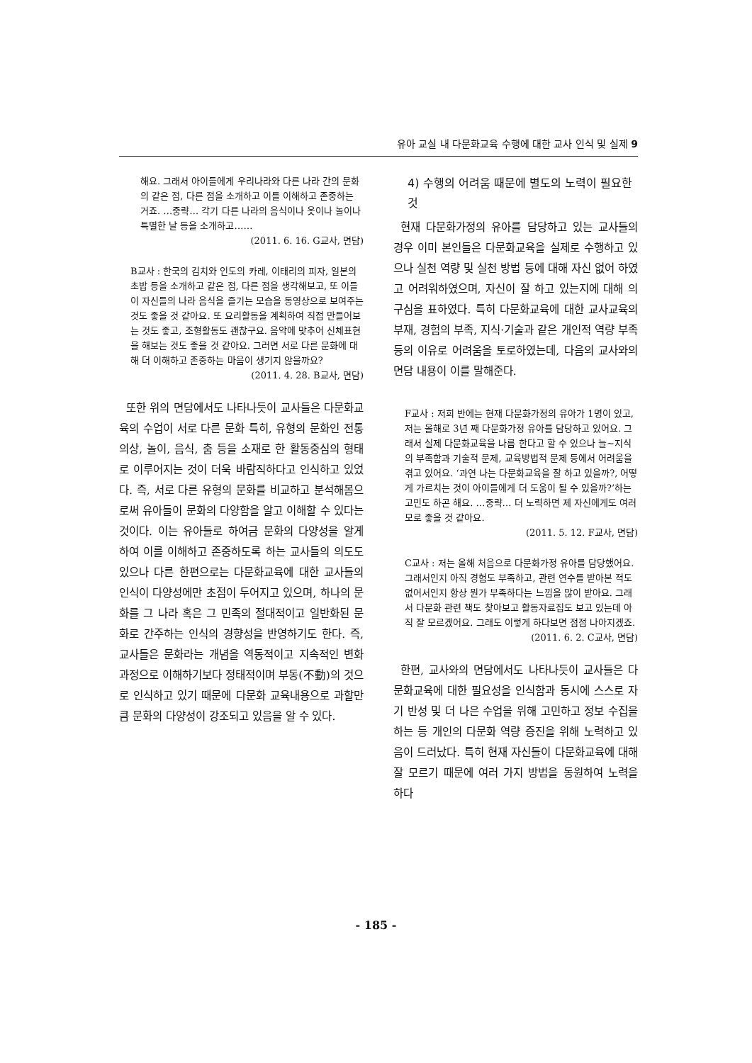유아 교실 내 다문화교육 수행에 대한 교사 인식 및 실제 9
해요. 그래서 아이들에게 우리나라와 다른 나라 간의 문화의 같은 점, 다른 점을 소개하고 이를 이해하고 존중하는 거죠. …중략… 각기 다른 나라의 음식이나 옷이나 놀이나 특별한 날 등을 소개하고……
(2011. 6. 16. G교사, 면담)
B교사 : 한국의 김치와 인도의 카레, 이태리의 피자, 일본의 초밥 등을 소개하고 같은 점, 다른 점을 생각해보고, 또 이들이 자신들의 나라 음식을 즐기는 모습을 동영상으로 보여주는 것도 좋을 것 같아요. 또 요리활동을 계획하여 직접 만들어보는 것도 좋고, 조형활동도 괜찮구요. 음악에 맞추어 신체표현을 해보는 것도 좋을 것 같아요. 그러면 서로 다른 문화에 대해 더 이해하고 존중하는 마음이 생기지 않을까요?
(2011. 4. 28. B교사, 면담)
또한 위의 면담에서도 나타나듯이 교사들은 다문화교육의 수업이 서로 다른 문화 특히, 유형의 문화인 전통의상, 놀이, 음식, 춤 등을 소재로 한 활동중심의 형태로 이루어지는 것이 더욱 바람직하다고 인식하고 있었다. 즉, 서로 다른 유형의 문화를 비교하고 분석해봄으로써 유아들이 문화의 다양함을 알고 이해할 수 있다는 것이다. 이는 유아들로 하여금 문화의 다양성을 알게 하여 이를 이해하고 존중하도록 하는 교사들의 의도도 있으나 다른 한편으로는 다문화교육에 대한 교사들의 인식이 다양성에만 초점이 두어지고 있으며, 하나의 문화를 그 나라 혹은 그 민족의 절대적이고 일반화된 문화로 간주하는 인식의 경향성을 반영하기도 한다. 즉, 교사들은 문화라는 개념을 역동적이고 지속적인 변화과정으로 이해하기보다 정태적이며 부동(不動)의 것으로 인식하고 있기 때문에 다문화 교육내용으로 과할만큼 문화의 다양성이 강조되고 있음을 알 수 있다.
4) 수행의 어려움 때문에 별도의 노력이 필요한 것
현재 다문화가정의 유아를 담당하고 있는 교사들의 경우 이미 본인들은 다문화교육을 실제로 수행하고 있으나 실천 역량 및 실천 방법 등에 대해 자신 없어 하였고 어려워하였으며, 자신이 잘 하고 있는지에 대해 의구심을 표하였다. 특히 다문화교육에 대한 교사교육의 부재, 경험의 부족, 지식·기술과 같은 개인적 역량 부족 등의 이유로 어려움을 토로하였는데, 다음의 교사와의 면담 내용이 이를 말해준다.
F교사 : 저희 반에는 현재 다문화가정의 유아가 1명이 있고, 저는 올해로 3년 째 다문화가정 유아를 담당하고 있어요. 그래서 실제 다문화교육을 나름 한다고 할 수 있으나 늘~지식의 부족함과 기술적 문제, 교육방법적 문제 등에서 어려움을 겪고 있어요. ‘과연 나는 다문화교육을 잘 하고 있을까?, 어떻게 가르치는 것이 아이들에게 더 도움이 될 수 있을까?’하는 고민도 하곤 해요. …중략… 더 노력하면 제 자신에게도 여러모로 좋을 것 같아요.
(2011. 5. 12. F교사, 면담)
C교사 : 저는 올해 처음으로 다문화가정 유아를 담당했어요. 그래서인지 아직 경험도 부족하고, 관련 연수를 받아본 적도 없어서인지 항상 뭔가 부족하다는 느낌을 많이 받아요. 그래서 다문화 관련 책도 찾아보고 활동자료집도 보고 있는데 아직 잘 모르겠어요. 그래도 이렇게 하다보면 점점 나아지겠죠.
(2011. 6. 2. C교사, 면담)
한편, 교사와의 면담에서도 나타나듯이 교사들은 다문화교육에 대한 필요성을 인식함과 동시에 스스로 자기 반성 및 더 나은 수업을 위해 고민하고 정보 수집을 하는 등 개인의 다문화 역량 증진을 위해 노력하고 있음이 드러났다. 특히 현재 자신들이 다문화교육에 대해 잘 모르기 때문에 여러 가지 방법을 동원하여 노력을 하다
- 185 -